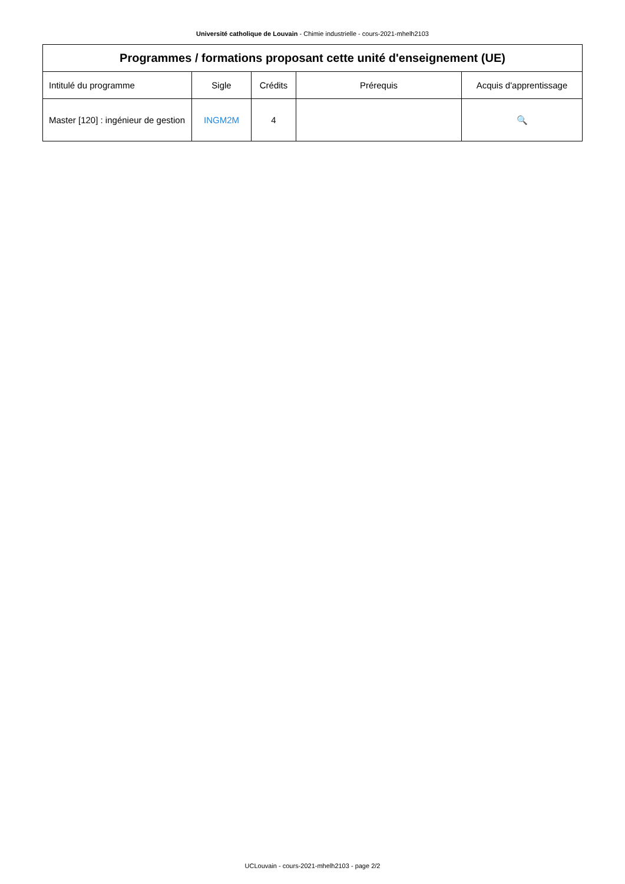Université catholique de Louvain - Chimie industrielle - cours-2021-mhelh2103
| Programmes / formations proposant cette unité d'enseignement (UE) | | | | |
| --- | --- | --- | --- | --- |
| Intitulé du programme | Sigle | Crédits | Prérequis | Acquis d'apprentissage |
| Master [120] : ingénieur de gestion | INGM2M | 4 | | 🔍 |
UCLouvain - cours-2021-mhelh2103 - page 2/2